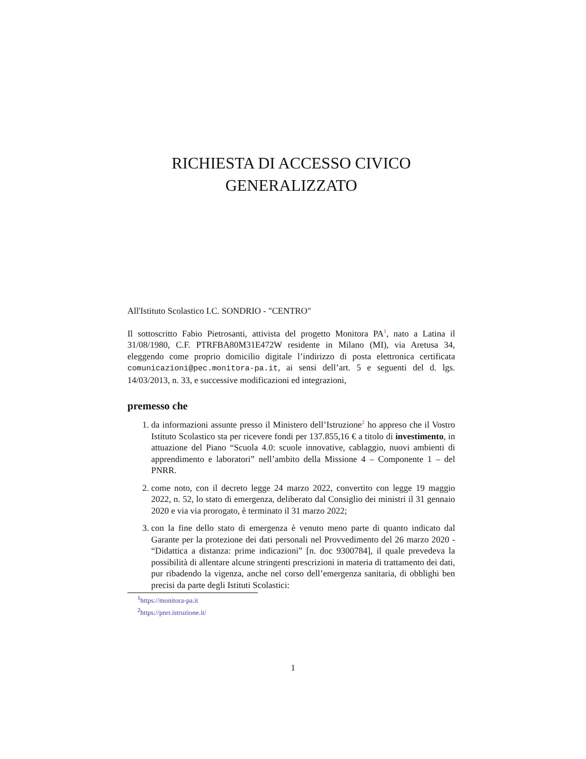RICHIESTA DI ACCESSO CIVICO
GENERALIZZATO
All'Istituto Scolastico I.C. SONDRIO - "CENTRO"
Il sottoscritto Fabio Pietrosanti, attivista del progetto Monitora PA<sup>1</sup>, nato a Latina il 31/08/1980, C.F. PTRFBA80M31E472W residente in Milano (MI), via Aretusa 34, eleggendo come proprio domicilio digitale l’indirizzo di posta elettronica certificata comunicazioni@pec.monitora-pa.it, ai sensi dell’art. 5 e seguenti del d. lgs. 14/03/2013, n. 33, e successive modificazioni ed integrazioni,
premesso che
1. da informazioni assunte presso il Ministero dell’Istruzione<sup>2</sup> ho appreso che il Vostro Istituto Scolastico sta per ricevere fondi per 137.855,16 € a titolo di investimento, in attuazione del Piano “Scuola 4.0: scuole innovative, cablaggio, nuovi ambienti di apprendimento e laboratori” nell’ambito della Missione 4 – Componente 1 – del PNRR.
2. come noto, con il decreto legge 24 marzo 2022, convertito con legge 19 maggio 2022, n. 52, lo stato di emergenza, deliberato dal Consiglio dei ministri il 31 gennaio 2020 e via via prorogato, è terminato il 31 marzo 2022;
3. con la fine dello stato di emergenza è venuto meno parte di quanto indicato dal Garante per la protezione dei dati personali nel Provvedimento del 26 marzo 2020 - “Didattica a distanza: prime indicazioni” [n. doc 9300784], il quale prevedeva la possibilità di allentare alcune stringenti prescrizioni in materia di trattamento dei dati, pur ribadendo la vigenza, anche nel corso dell’emergenza sanitaria, di obblighi ben precisi da parte degli Istituti Scolastici:
<sup>1</sup> https://monitora-pa.it
<sup>2</sup> https://pnrr.istruzione.it/
1